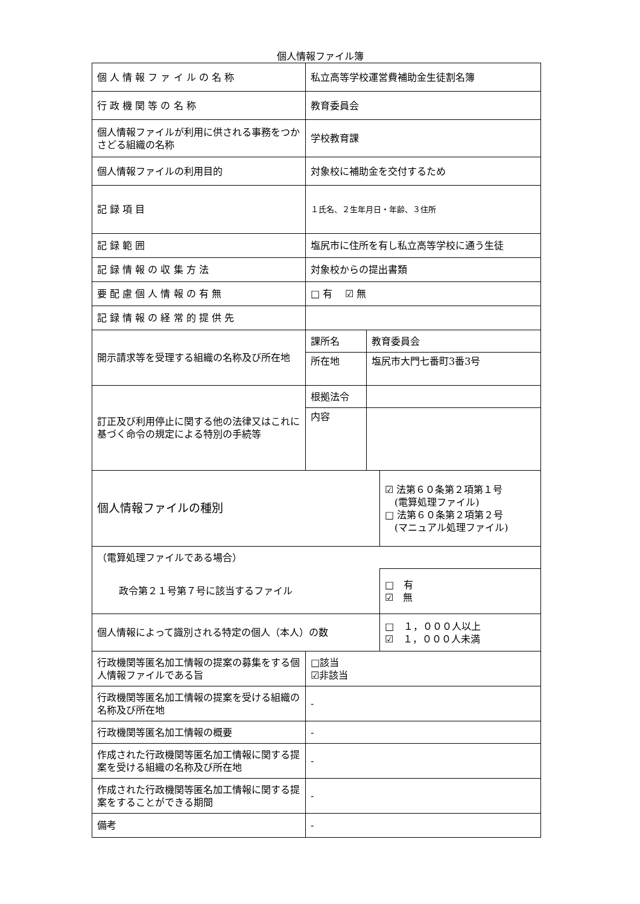個人情報ファイル簿
| 個 人 情 報 フ ァ イ ル の 名 称 | 私立高等学校運営費補助金生徒割名簿 | | |
| 行 政 機 関 等 の 名 称 | 教育委員会 | | |
| 個人情報ファイルが利用に供される事務をつかさどる組織の名称 | 学校教育課 | | |
| 個人情報ファイルの利用目的 | 対象校に補助金を交付するため | | |
| 記 録 項 目 | １氏名、２生年月日・年齢、３住所 | | |
| 記 録 範 囲 | 塩尻市に住所を有し私立高等学校に通う生徒 | | |
| 記 録 情 報 の 収 集 方 法 | 対象校からの提出書類 | | |
| 要 配 慮 個 人 情 報 の 有 無 | □ 有 ☑ 無 | | |
| 記 録 情 報 の 経 常 的 提 供 先 | | | |
| 開示請求等を受理する組織の名称及び所在地 | 課所名 | 教育委員会 | |
| | 所在地 | 塩尻市大門七番町3番3号 | |
| 訂正及び利用停止に関する他の法律又はこれに基づく命令の規定による特別の手続等 | 根拠法令 | | |
| | 内容 | | |
| 個人情報ファイルの種別 | | | ☑ 法第６０条第２項第１号 (電算処理ファイル) □ 法第６０条第２項第２号 (マニュアル処理ファイル) |
| （電算処理ファイルである場合） | | | |
| 政令第２１号第７号に該当するファイル | | | □ 有 ☑ 無 |
| 個人情報によって識別される特定の個人（本人）の数 | | | □ １，０００人以上 ☑ １，０００人未満 |
| 行政機関等匿名加工情報の提案の募集をする個人情報ファイルである旨 | □該当 ☑非該当 | | |
| 行政機関等匿名加工情報の提案を受ける組織の名称及び所在地 | - | | |
| 行政機関等匿名加工情報の概要 | - | | |
| 作成された行政機関等匿名加工情報に関する提案を受ける組織の名称及び所在地 | - | | |
| 作成された行政機関等匿名加工情報に関する提案をすることができる期間 | - | | |
| 備考 | - | | |